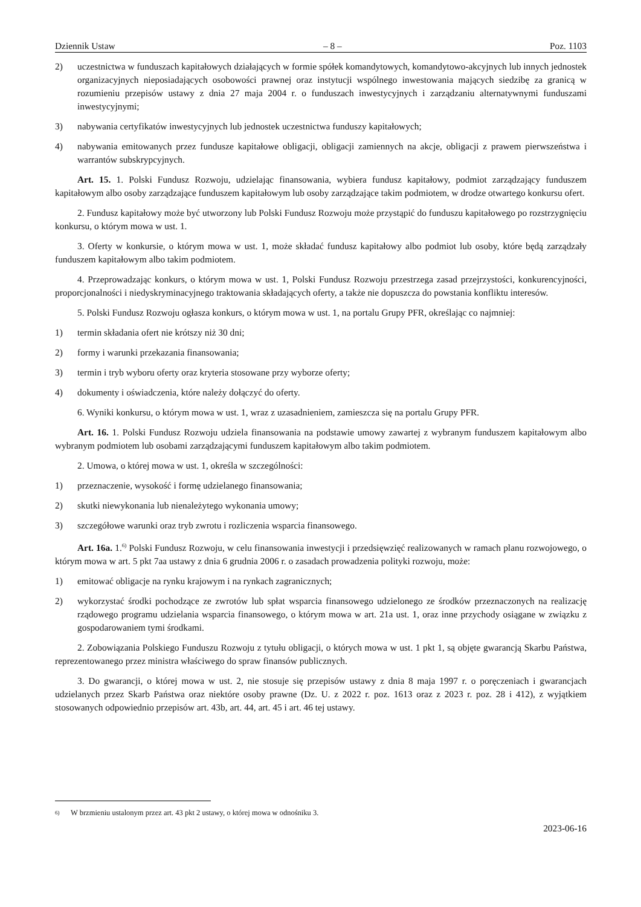Dziennik Ustaw – 8 – Poz. 1103
2) uczestnictwa w funduszach kapitałowych działających w formie spółek komandytowych, komandytowo-akcyjnych lub innych jednostek organizacyjnych nieposiadających osobowości prawnej oraz instytucji wspólnego inwestowania mają­cych siedzibę za granicą w rozumieniu przepisów ustawy z dnia 27 maja 2004 r. o funduszach inwestycyjnych i zarzą­dzaniu alternatywnymi funduszami inwestycyjnymi;
3) nabywania certyfikatów inwestycyjnych lub jednostek uczestnictwa funduszy kapitałowych;
4) nabywania emitowanych przez fundusze kapitałowe obligacji, obligacji zamiennych na akcje, obligacji z prawem pierw­szeństwa i warrantów subskrypcyjnych.
Art. 15. 1. Polski Fundusz Rozwoju, udzielając finansowania, wybiera fundusz kapitałowy, podmiot zarządzający fun­duszem kapitałowym albo osoby zarządzające funduszem kapitałowym lub osoby zarządzające takim podmiotem, w drodze otwartego konkursu ofert.
2. Fundusz kapitałowy może być utworzony lub Polski Fundusz Rozwoju może przystąpić do funduszu kapitałowego po rozstrzygnięciu konkursu, o którym mowa w ust. 1.
3. Oferty w konkursie, o którym mowa w ust. 1, może składać fundusz kapitałowy albo podmiot lub osoby, które będą zarządzały funduszem kapitałowym albo takim podmiotem.
4. Przeprowadzając konkurs, o którym mowa w ust. 1, Polski Fundusz Rozwoju przestrzega zasad przejrzystości, kon­kurencyjności, proporcjonalności i niedyskryminacyjnego traktowania składających oferty, a także nie dopuszcza do powstania konfliktu interesów.
5. Polski Fundusz Rozwoju ogłasza konkurs, o którym mowa w ust. 1, na portalu Grupy PFR, określając co najmniej:
1) termin składania ofert nie krótszy niż 30 dni;
2) formy i warunki przekazania finansowania;
3) termin i tryb wyboru oferty oraz kryteria stosowane przy wyborze oferty;
4) dokumenty i oświadczenia, które należy dołączyć do oferty.
6. Wyniki konkursu, o którym mowa w ust. 1, wraz z uzasadnieniem, zamieszcza się na portalu Grupy PFR.
Art. 16. 1. Polski Fundusz Rozwoju udziela finansowania na podstawie umowy zawartej z wybranym funduszem kapita­łowym albo wybranym podmiotem lub osobami zarządzającymi funduszem kapitałowym albo takim podmiotem.
2. Umowa, o której mowa w ust. 1, określa w szczególności:
1) przeznaczenie, wysokość i formę udzielanego finansowania;
2) skutki niewykonania lub nienależytego wykonania umowy;
3) szczegółowe warunki oraz tryb zwrotu i rozliczenia wsparcia finansowego.
Art. 16a. 1.<sup>6)</sup> Polski Fundusz Rozwoju, w celu finansowania inwestycji i przedsięwzięć realizowanych w ramach planu rozwojowego, o którym mowa w art. 5 pkt 7aa ustawy z dnia 6 grudnia 2006 r. o zasadach prowadzenia polityki rozwoju, może:
1) emitować obligacje na rynku krajowym i na rynkach zagranicznych;
2) wykorzystać środki pochodzące ze zwrotów lub spłat wsparcia finansowego udzielonego ze środków przeznaczonych na realizację rządowego programu udzielania wsparcia finansowego, o którym mowa w art. 21a ust. 1, oraz inne przy­chody osiągane w związku z gospodarowaniem tymi środkami.
2. Zobowiązania Polskiego Funduszu Rozwoju z tytułu obligacji, o których mowa w ust. 1 pkt 1, są objęte gwarancją Skarbu Państwa, reprezentowanego przez ministra właściwego do spraw finansów publicznych.
3. Do gwarancji, o której mowa w ust. 2, nie stosuje się przepisów ustawy z dnia 8 maja 1997 r. o poręczeniach i gwa­rancjach udzielanych przez Skarb Państwa oraz niektóre osoby prawne (Dz. U. z 2022 r. poz. 1613 oraz z 2023 r. poz. 28 i 412), z wyjątkiem stosowanych odpowiednio przepisów art. 43b, art. 44, art. 45 i art. 46 tej ustawy.
<sup>6)</sup> W brzmieniu ustalonym przez art. 43 pkt 2 ustawy, o której mowa w odnośniku 3.
2023-06-16